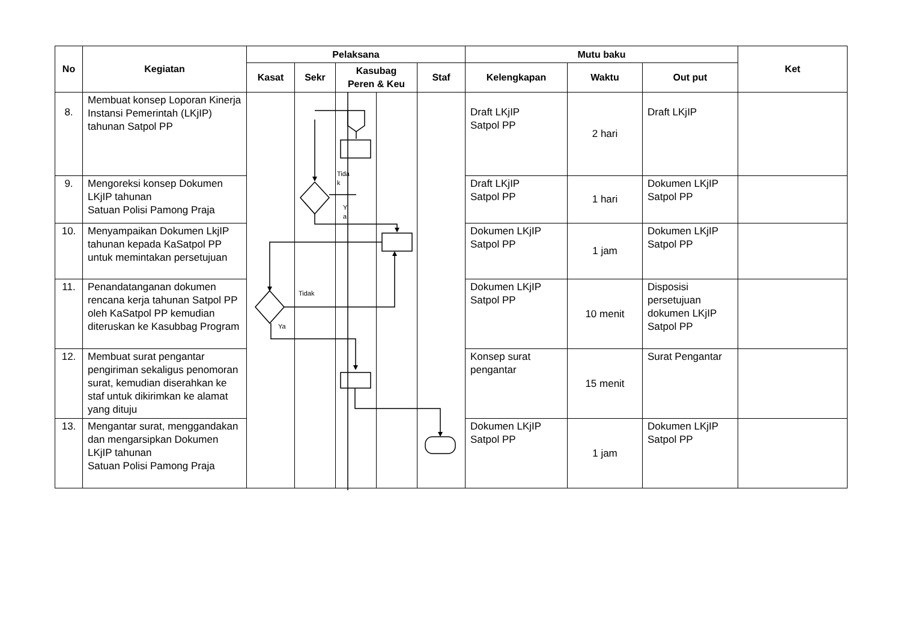| No | Kegiatan | Pelaksana | | | | | Mutu baku | | | Ket |
| --- | --- | --- | --- | --- | --- | --- | --- | --- | --- | --- |
| | | Kasat | Sekr | Kasubag Peren & Keu | | Staf | Kelengkapan | Waktu | Out put | |
| 8. | Membuat konsep Loporan Kinerja Instansi Pemerintah (LKjIP) tahunan Satpol PP | | | | | | Draft LKjIP Satpol PP | 2 hari | Draft LKjIP | |
| 9. | Mengoreksi konsep Dokumen LKjIP tahunan Satuan Polisi Pamong Praja | | | | | | Draft LKjIP Satpol PP | 1 hari | Dokumen LKjIP Satpol PP | |
| 10. | Menyampaikan Dokumen LkjIP tahunan kepada KaSatpol PP untuk memintakan persetujuan | | | | | | Dokumen LKjIP Satpol PP | 1 jam | Dokumen LKjIP Satpol PP | |
| 11. | Penandatanganan dokumen rencana kerja tahunan Satpol PP oleh KaSatpol PP kemudian diteruskan ke Kasubbag Program | | | | | | Dokumen LKjIP Satpol PP | 10 menit | Disposisi persetujuan dokumen LKjIP Satpol PP | |
| 12. | Membuat surat pengantar pengiriman sekaligus penomoran surat, kemudian diserahkan ke staf untuk dikirimkan ke alamat yang dituju | | | | | | Konsep surat pengantar | 15 menit | Surat Pengantar | |
| 13. | Mengantar surat, menggandakan dan mengarsipkan Dokumen LKjIP tahunan Satuan Polisi Pamong Praja | | | | | | Dokumen LKjIP Satpol PP | 1 jam | Dokumen LKjIP Satpol PP | |
Tida
k
Y
a
Tidak
Ya